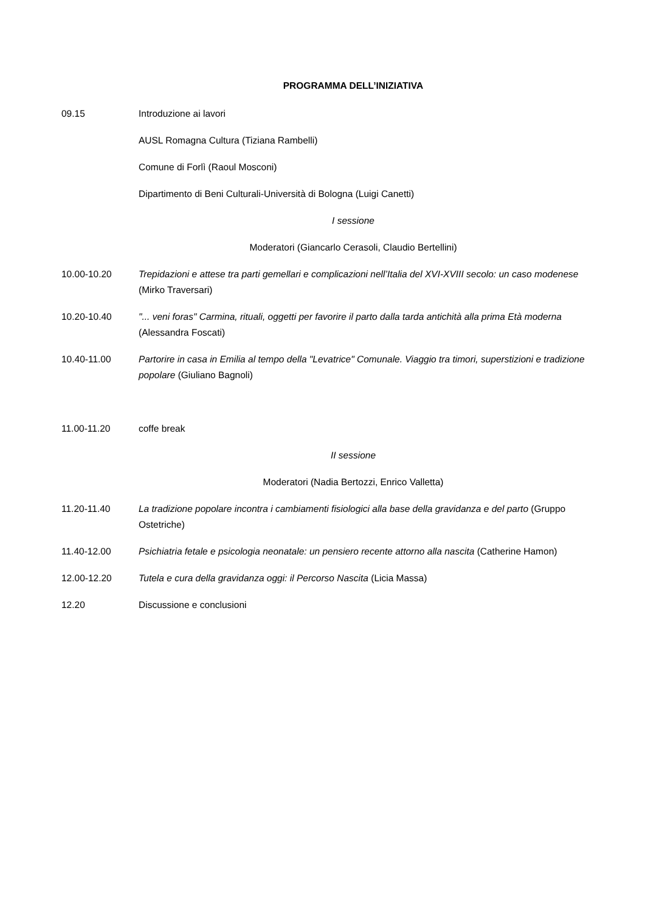PROGRAMMA DELL’INIZIATIVA
09.15 Introduzione ai lavori
AUSL Romagna Cultura (Tiziana Rambelli)
Comune di Forlì (Raoul Mosconi)
Dipartimento di Beni Culturali-Università di Bologna (Luigi Canetti)
I sessione
Moderatori (Giancarlo Cerasoli, Claudio Bertellini)
10.00-10.20 Trepidazioni e attese tra parti gemellari e complicazioni nell’Italia del XVI-XVIII secolo: un caso modenese (Mirko Traversari)
10.20-10.40 "... veni foras" Carmina, rituali, oggetti per favorire il parto dalla tarda antichità alla prima Età moderna (Alessandra Foscati)
10.40-11.00 Partorire in casa in Emilia al tempo della "Levatrice" Comunale. Viaggio tra timori, superstizioni e tradizione popolare (Giuliano Bagnoli)
11.00-11.20 coffe break
II sessione
Moderatori (Nadia Bertozzi, Enrico Valletta)
11.20-11.40 La tradizione popolare incontra i cambiamenti fisiologici alla base della gravidanza e del parto (Gruppo Ostetriche)
11.40-12.00 Psichiatria fetale e psicologia neonatale: un pensiero recente attorno alla nascita (Catherine Hamon)
12.00-12.20 Tutela e cura della gravidanza oggi: il Percorso Nascita (Licia Massa)
12.20 Discussione e conclusioni